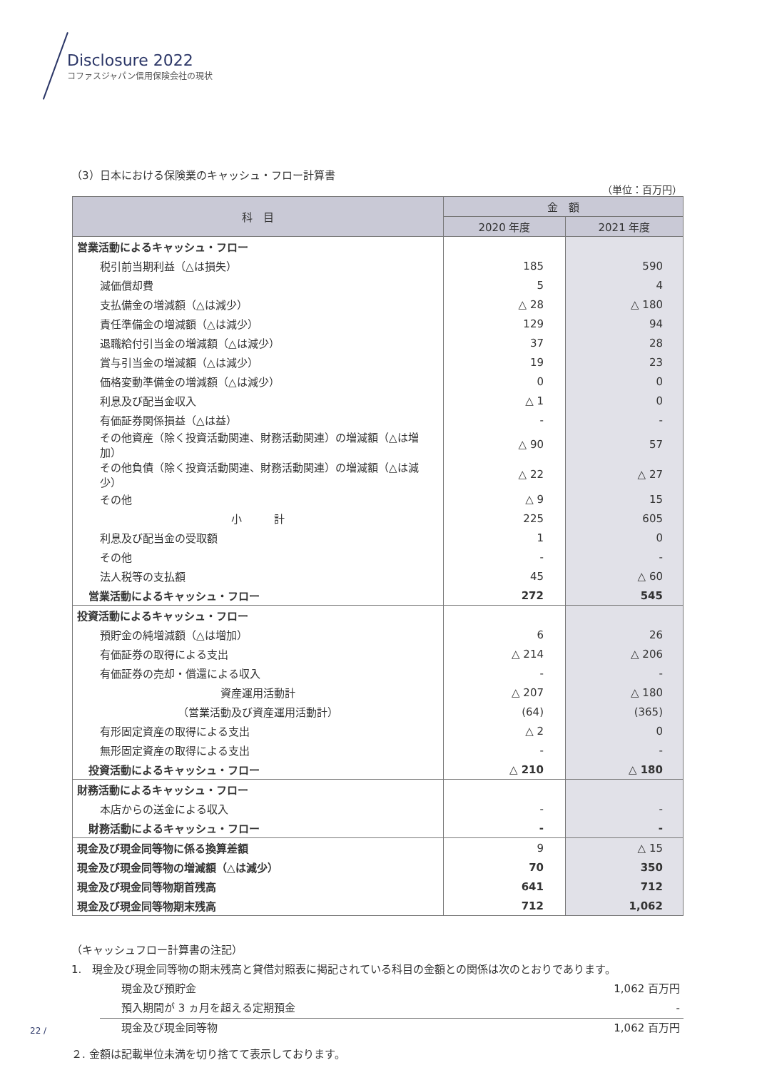Disclosure 2022
コファスジャパン信用保険会社の現状
（3）日本における保険業のキャッシュ・フロー計算書
（単位：百万円）
| 科 目 | 金 額 | |
| --- | --- | --- |
| | 2020 年度 | 2021 年度 |
| 営業活動によるキャッシュ・フロー | | |
| 税引前当期利益（△は損失） | 185 | 590 |
| 減価償却費 | 5 | 4 |
| 支払備金の増減額（△は減少） | △ 28 | △ 180 |
| 責任準備金の増減額（△は減少） | 129 | 94 |
| 退職給付引当金の増減額（△は減少） | 37 | 28 |
| 賞与引当金の増減額（△は減少） | 19 | 23 |
| 価格変動準備金の増減額（△は減少） | 0 | 0 |
| 利息及び配当金収入 | △ 1 | 0 |
| 有価証券関係損益（△は益） | - | - |
| その他資産（除く投資活動関連、財務活動関連）の増減額（△は増加） | △ 90 | 57 |
| その他負債（除く投資活動関連、財務活動関連）の増減額（△は減少） | △ 22 | △ 27 |
| その他 | △ 9 | 15 |
| 小 計 | 225 | 605 |
| 利息及び配当金の受取額 | 1 | 0 |
| その他 | - | - |
| 法人税等の支払額 | 45 | △ 60 |
| 営業活動によるキャッシュ・フロー | 272 | 545 |
| 投資活動によるキャッシュ・フロー | | |
| 預貯金の純増減額（△は増加） | 6 | 26 |
| 有価証券の取得による支出 | △ 214 | △ 206 |
| 有価証券の売却・償還による収入 | - | - |
| 資産運用活動計 | △ 207 | △ 180 |
| （営業活動及び資産運用活動計） | (64) | (365) |
| 有形固定資産の取得による支出 | △ 2 | 0 |
| 無形固定資産の取得による支出 | - | - |
| 投資活動によるキャッシュ・フロー | △ 210 | △ 180 |
| 財務活動によるキャッシュ・フロー | | |
| 本店からの送金による収入 | - | - |
| 財務活動によるキャッシュ・フロー | - | - |
| 現金及び現金同等物に係る換算差額 | 9 | △ 15 |
| 現金及び現金同等物の増減額（△は減少） | 70 | 350 |
| 現金及び現金同等物期首残高 | 641 | 712 |
| 現金及び現金同等物期末残高 | 712 | 1,062 |
（キャッシュフロー計算書の注記）
1.　現金及び現金同等物の期末残高と貸借対照表に掲記されている科目の金額との関係は次のとおりであります。
現金及び預貯金 1,062 百万円
預入期間が 3 ヵ月を超える定期預金 -
現金及び現金同等物 1,062 百万円
２. 金額は記載単位未満を切り捨てて表示しております。
22 /